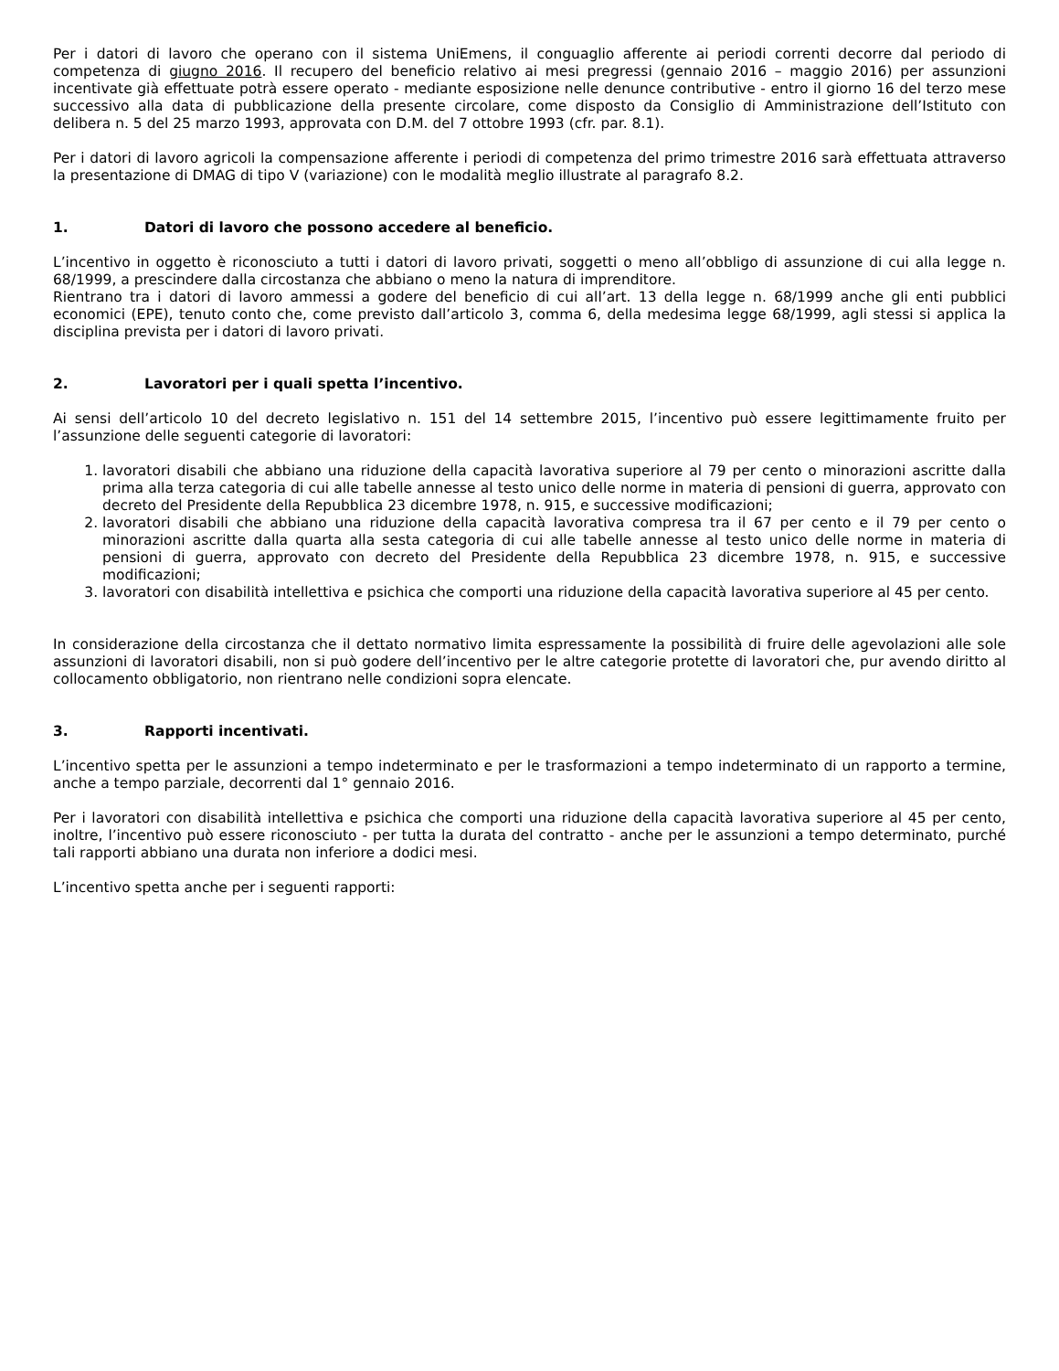Per i datori di lavoro che operano con il sistema UniEmens, il conguaglio afferente ai periodi correnti decorre dal periodo di competenza di giugno 2016. Il recupero del beneficio relativo ai mesi pregressi (gennaio 2016 – maggio 2016) per assunzioni incentivate già effettuate potrà essere operato - mediante esposizione nelle denunce contributive - entro il giorno 16 del terzo mese successivo alla data di pubblicazione della presente circolare, come disposto da Consiglio di Amministrazione dell’Istituto con delibera n. 5 del 25 marzo 1993, approvata con D.M. del 7 ottobre 1993 (cfr. par. 8.1).
Per i datori di lavoro agricoli la compensazione afferente i periodi di competenza del primo trimestre 2016 sarà effettuata attraverso la presentazione di DMAG di tipo V (variazione) con le modalità meglio illustrate al paragrafo 8.2.
1. Datori di lavoro che possono accedere al beneficio.
L’incentivo in oggetto è riconosciuto a tutti i datori di lavoro privati, soggetti o meno all’obbligo di assunzione di cui alla legge n. 68/1999, a prescindere dalla circostanza che abbiano o meno la natura di imprenditore.
Rientrano tra i datori di lavoro ammessi a godere del beneficio di cui all’art. 13 della legge n. 68/1999 anche gli enti pubblici economici (EPE), tenuto conto che, come previsto dall’articolo 3, comma 6, della medesima legge 68/1999, agli stessi si applica la disciplina prevista per i datori di lavoro privati.
2. Lavoratori per i quali spetta l’incentivo.
Ai sensi dell’articolo 10 del decreto legislativo n. 151 del 14 settembre 2015, l’incentivo può essere legittimamente fruito per l’assunzione delle seguenti categorie di lavoratori:
1. lavoratori disabili che abbiano una riduzione della capacità lavorativa superiore al 79 per cento o minorazioni ascritte dalla prima alla terza categoria di cui alle tabelle annesse al testo unico delle norme in materia di pensioni di guerra, approvato con decreto del Presidente della Repubblica 23 dicembre 1978, n. 915, e successive modificazioni;
2. lavoratori disabili che abbiano una riduzione della capacità lavorativa compresa tra il 67 per cento e il 79 per cento o minorazioni ascritte dalla quarta alla sesta categoria di cui alle tabelle annesse al testo unico delle norme in materia di pensioni di guerra, approvato con decreto del Presidente della Repubblica 23 dicembre 1978, n. 915, e successive modificazioni;
3. lavoratori con disabilità intellettiva e psichica che comporti una riduzione della capacità lavorativa superiore al 45 per cento.
In considerazione della circostanza che il dettato normativo limita espressamente la possibilità di fruire delle agevolazioni alle sole assunzioni di lavoratori disabili, non si può godere dell’incentivo per le altre categorie protette di lavoratori che, pur avendo diritto al collocamento obbligatorio, non rientrano nelle condizioni sopra elencate.
3. Rapporti incentivati.
L’incentivo spetta per le assunzioni a tempo indeterminato e per le trasformazioni a tempo indeterminato di un rapporto a termine, anche a tempo parziale, decorrenti dal 1° gennaio 2016.
Per i lavoratori con disabilità intellettiva e psichica che comporti una riduzione della capacità lavorativa superiore al 45 per cento, inoltre, l’incentivo può essere riconosciuto - per tutta la durata del contratto - anche per le assunzioni a tempo determinato, purché tali rapporti abbiano una durata non inferiore a dodici mesi.
L’incentivo spetta anche per i seguenti rapporti: